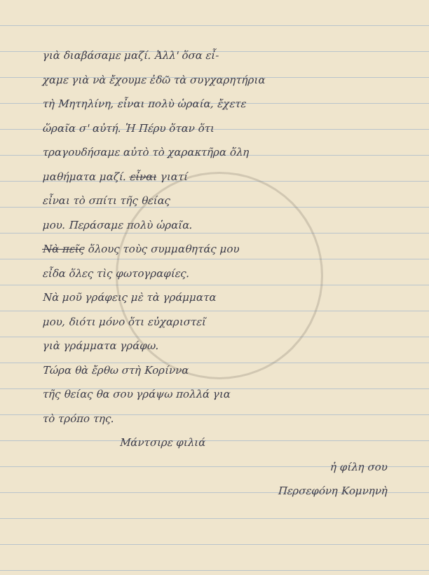γιὰ διαβάσαμε μαζί. Ἀλλ' ὅσα εἶ-
χαμε γιὰ νὰ ἔχουμε ἐδῶ τὰ συγχαρητήρια
τὴ Μητηλίνη, εἶναι πολὺ ὡραία, ἔχετε
ὥραῖα σ' αὐτή. Ἡ Πέρυ ὅταν ὅτι
τραγουδήσαμε αὐτὸ τὸ χαρακτῆρα ὅλη
μαθήματα μαζί. εἶναι γιατί
εἶναι τὸ σπίτι τῆς θείας
μου. Περάσαμε πολὺ ὡραῖα.
Νὰ πεῖς ὅλους τοὺς συμμαθητάς μου
εἶδα ὅλες τὶς φωτογραφίες.
Νὰ μοῦ γράφεις μὲ τὰ γράμματα
μου, διότι μόνο ὅτι εὐχαριστεῖ
γιὰ γράμματα γράφω.
Τώρα θὰ ἔρθω στὴ Κορίννα
τῆς θείας θα σου γράψω πολλά για
τὸ τρόπο της.
Μάντσιρε φιλιά
ἡ φίλη σου
Περσεφόνη Κομνηνὴ